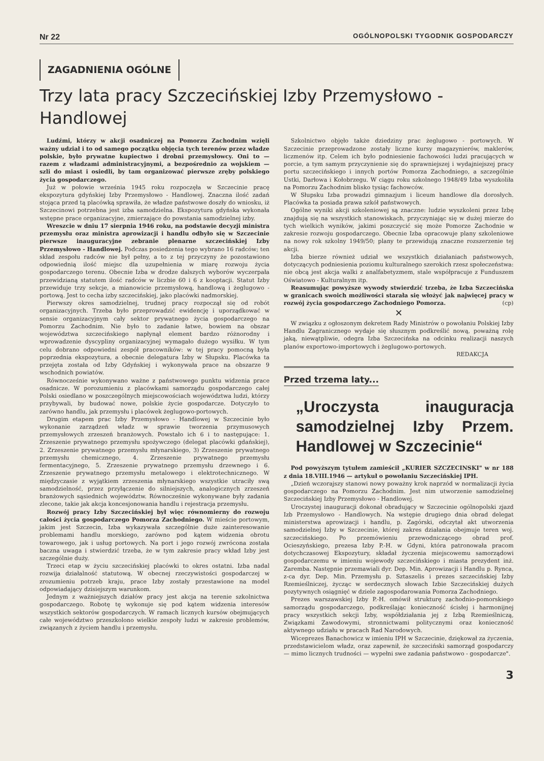Nr 22 OGÓLNOPOLSKI TYGODNIK GOSPODARCZY
ZAGADNIENIA OGÓLNE
Trzy lata pracy Szczecińskiej Izby Przemysłowo - Handlowej
Ludźmi, którzy w akcji osadniczej na Pomorzu Zachodnim wzięli ważny udział i to od samego początku objęcia tych terenów przez władze polskie, było prywatne kupiectwo i drobni przemysłowcy. Oni to — razem z władzami administracyjnymi, a bezpośrednio za wojskiem — szli do miast i osiedli, by tam organizować pierwsze zręby polskiego życia gospodarczego.
Już w połowie września 1945 roku rozpoczęła w Szczecinie pracę ekspozytura gdyńskiej Izby Przemysłowo - Handlowej. Znaczna ilość zadań stojąca przed tą placówką sprawiła, że władze państwowe doszły do wniosku, iż Szczecinowi potrzebna jest izba samodzielna. Ekspozytura gdyńska wykonała wstępne prace organizacyjne, zmierzające do powstania samodzielnej izby.
Wreszcie w dniu 17 sierpnia 1946 roku, na podstawie decyzji ministra przemysłu oraz ministra aprowizacji i handlu odbyło się w Szczecinie pierwsze inauguracyjne zebranie plenarne szczecińskiej Izby Przemysłowo - Handlowej. Podczas posiedzenia tego wybrano 16 radców; ten skład zespołu radców nie był pełny, a to z tej przyczyny że pozostawiono odpowiednią ilość miejsc dla uzupełnienia w miarę rozwoju życia gospodarczego terenu. Obecnie Izba w drodze dalszych wyborów wyczerpała przewidzianą statutem ilość radców w liczbie 60 i 6 z kooptacji. Statut Izby przewiduje trzy sekcje, a mianowicie przemysłową, handlową i żeglugowo - portową. Jest to cecha izby szczecińskiej, jako placówki nadmorskiej.
Pierwszy okres samodzielnej, trudnej pracy rozpoczął się od robót organizacyjnych. Trzeba było przeprowadzić ewidencję i uporządkować w sensie organizacyjnym cały sektor prywatnego życia gospodarczego na Pomorzu Zachodnim. Nie było to zadanie łatwe, bowiem na obszar województwa szczecińskiego napłynął element bardzo różnorodny i wprowadzenie dyscypliny organizacyjnej wymagało dużego wysiłku. W tym celu dobrano odpowiedni zespół pracowników: w tej pracy pomocną była poprzednia ekspozytura, a obecnie delegatura Izby w Słupsku. Placówka ta przejęta została od Izby Gdyńskiej i wykonywała prace na obszarze 9 wschodnich powiatów.
Równocześnie wykonywano ważne z państwowego punktu widzenia prace osadnicze. W porozumieniu z placówkami samorządu gospodarczego całej Polski osiedlano w poszczególnych miejscowościach województwa ludzi, którzy przybywali, by budować nowe, polskie życie gospodarcze. Dotyczyło to zarówno handlu, jak przemysłu i placówek żeglugowo-portowych.
Drugim etapem prac Izby Przemysłowo - Handlowej w Szczecinie było wykonanie zarządzeń władz w sprawie tworzenia przymusowych przemysłowych zrzeszeń branżowych. Powstało ich 6 i to następujące: 1. Zrzeszenie prywatnego przemysłu spożywczego (delegat placówki gdańskiej), 2. Zrzeszenie prywatnego przemysłu młynarskiego, 3) Zrzeszenie prywatnego przemysłu chemicznego, 4. Zrzeszenie prywatnego przemysłu fermentacyjnego, 5. Zrzeszenie prywatnego przemysłu drzewnego i 6. Zrzeszenie prywatnego przemysłu metalowego i elektrotechnicznego. W międzyczasie z wyjątkiem zrzeszenia młynarskiego wszystkie utraciły swą samodzielność, przez przyłączenie do silniejszych, analogicznych zrzeszeń branżowych sąsiednich województw. Równocześnie wykonywane były zadania zlecone, takie jak akcja koncesjonowania handlu i rejestracja przemysłu.
Rozwój pracy Izby Szczecińskiej był więc równomierny do rozwoju całości życia gospodarczego Pomorza Zachodniego. W mieście portowym, jakim jest Szczecin, Izba wykazywała szczególnie duże zainteresowanie problemami handlu morskiego, zarówno pod kątem widzenia obrotu towarowego, jak i usług portowych. Na port i jego rozwój zwrócona została baczna uwaga i stwierdzić trzeba, że w tym zakresie pracy wkład Izby jest szczególnie duży.
Trzeci etap w życiu szczecińskiej placówki to okres ostatni. Izba nadal rozwija działalność statutową. W obecnej rzeczywistości gospodarczej w zrozumieniu potrzeb kraju, prace Izby zostały przestawione na model odpowiadający dzisiejszym warunkom.
Jednym z ważniejszych działów pracy jest akcja na terenie szkolnictwa gospodarczego. Robotę tę wykonuje się pod kątem widzenia interesów wszystkich sektorów gospodarczych. W ramach licznych kursów obejmujących całe województwo przeszkolono wielkie zespoły ludzi w zakresie problemów, związanych z życiem handlu i przemysłu.
Szkolnictwo objęło także dziedziny prac żeglugowo - portowych. W Szczecinie przeprowadzone zostały liczne kursy magazynierów, maklerów, liczmenów itp. Celem ich było podniesienie fachowości ludzi pracujących w porcie, a tym samym przyczynienie się do sprawniejszej i wydajniejszej pracy portu szczecińskiego i innych portów Pomorza Zachodniego, a szczególnie Ustki, Darłowa i Kołobrzegu. W ciągu roku szkolnego 1948/49 Izba wyszkoliła na Pomorzu Zachodnim blisko tysiąc fachowców.
W Słupsku Izba prowadzi gimnazjum i liceum handlowe dla dorosłych. Placówka ta posiada prawa szkół państwowych.
Ogólne wyniki akcji szkoleniowej są znaczne: ludzie wyszkoleni przez Izbę znajdują się na wszystkich stanowiskach, przyczyniając się w dużej mierze do tych wielkich wyników, jakimi poszczycić się może Pomorze Zachodnie w zakresie rozwoju gospodarczego. Obecnie Izba opracowuje plany szkoleniowe na nowy rok szkolny 1949/50; plany te przewidują znaczne rozszerzenie tej akcji.
Izba bierze również udział we wszystkich działaniach państwowych, dotyczących podniesienia poziomu kulturalnego szerokich rzesz społeczeństwa: nie obcą jest akcja walki z analfabetyzmem, stale współpracuje z Funduszem Oświatowo - Kulturalnym itp.
Reasumując powyższe wywody stwierdzić trzeba, że Izba Szczecińska w granicach swoich możliwości starała się włożyć jak najwięcej pracy w rozwój życia gospodarczego Zachodniego Pomorza. (cp)
✕
W związku z ogłoszonym dekretem Rady Ministrów o powołaniu Polskiej Izby Handlu Zagranicznego wydaje się słusznym podkreślić nową, poważną rolę jaką, niewątpliwie, odegra Izba Szczecińska na odcinku realizacji naszych planów exportowo-importowych i żeglugowo-portowych.
REDAKCJA
Przed trzema laty...
„Uroczysta inauguracja samodzielnej Izby Przem. Handlowej w Szczecinie“
Pod powyższym tytułem zamieścił „KURIER SZCZECINSKI" w nr 188 z dnia 18.VIII.1946 — artykuł o powołaniu Szczecińskiej IPH.
„Dzień wczorajszy stanowi nowy poważny krok naprzód w normalizacji życia gospodarczego na Pomorzu Zachodnim. Jest nim utworzenie samodzielnej Szczecińskiej Izby Przemysłowo - Handlowej.
Uroczystej inauguracji dokonał obradujący w Szczecinie ogólnopolski zjazd Izb Przemysłowo - Handlowych. Na wstępie drugiego dnia obrad delegat ministerstwa aprowizacji i handlu, p. Zagórski, odczytał akt utworzenia samodzielnej Izby w Szczecinie, której zakres działania obejmuje teren woj. szczecińskiego. Po przemówieniu przewodniczącego obrad prof. Ocieszyńskiego, prezesa Izby P.-H. w Gdyni, która patronowała pracom dotychczasowej Ekspozytury, składał życzenia miejscowemu samorządowi gospodarczemu w imieniu wojewody szczecińskiego i miasta prezydent inż. Zaremba. Następnie przemawiali dyr. Dep. Min. Aprowizacji i Handlu p. Rynca, z-ca dyr. Dep. Min. Przemysłu p. Sztaszelis i prezes szczecińskiej Izby Rzemieślniczej, życząc w serdecznych słowach Izbie Szczecińskiej dużych pozytywnych osiągnięć w dziele zagospodarowania Pomorza Zachodniego.
Prezes warszawskiej Izby P.-H. omówił strukturę zachodnio-pomorskiego samorządu gospodarczego, podkreślając konieczność ścisłej i harmonijnej pracy wszystkich sekcji Izby, współdziałania jej z Izbą Rzemieślniczą, Związkami Zawodowymi, stronnictwami politycznymi oraz konieczność aktywnego udziału w pracach Rad Narodowych.
Wiceprezes Banachowicz w imieniu IPH w Szczecinie, dziękował za życzenia, przedstawicielom władz, oraz zapewnił, że szczeciński samorząd gospodarczy — mimo licznych trudności — wypełni swe zadania państwowo - gospodarcze".
3